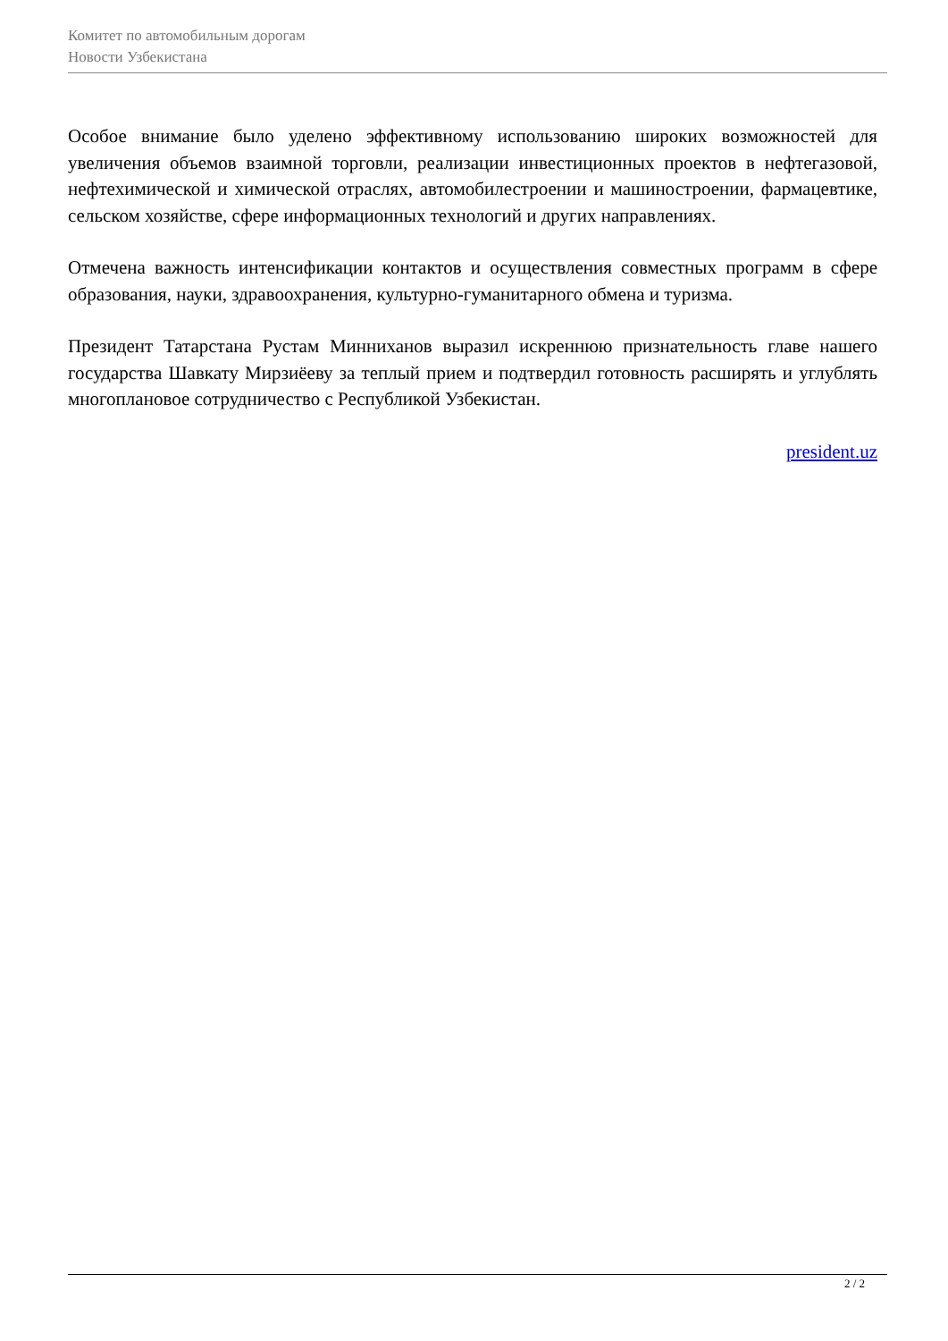Комитет по автомобильным дорогам
Новости Узбекистана
Особое внимание было уделено эффективному использованию широких возможностей для увеличения объемов взаимной торговли, реализации инвестиционных проектов в нефтегазовой, нефтехимической и химической отраслях, автомобилестроении и машиностроении, фармацевтике, сельском хозяйстве, сфере информационных технологий и других направлениях.
Отмечена важность интенсификации контактов и осуществления совместных программ в сфере образования, науки, здравоохранения, культурно-гуманитарного обмена и туризма.
Президент Татарстана Рустам Минниханов выразил искреннюю признательность главе нашего государства Шавкату Мирзиёеву за теплый прием и подтвердил готовность расширять и углублять многоплановое сотрудничество с Республикой Узбекистан.
president.uz
2 / 2